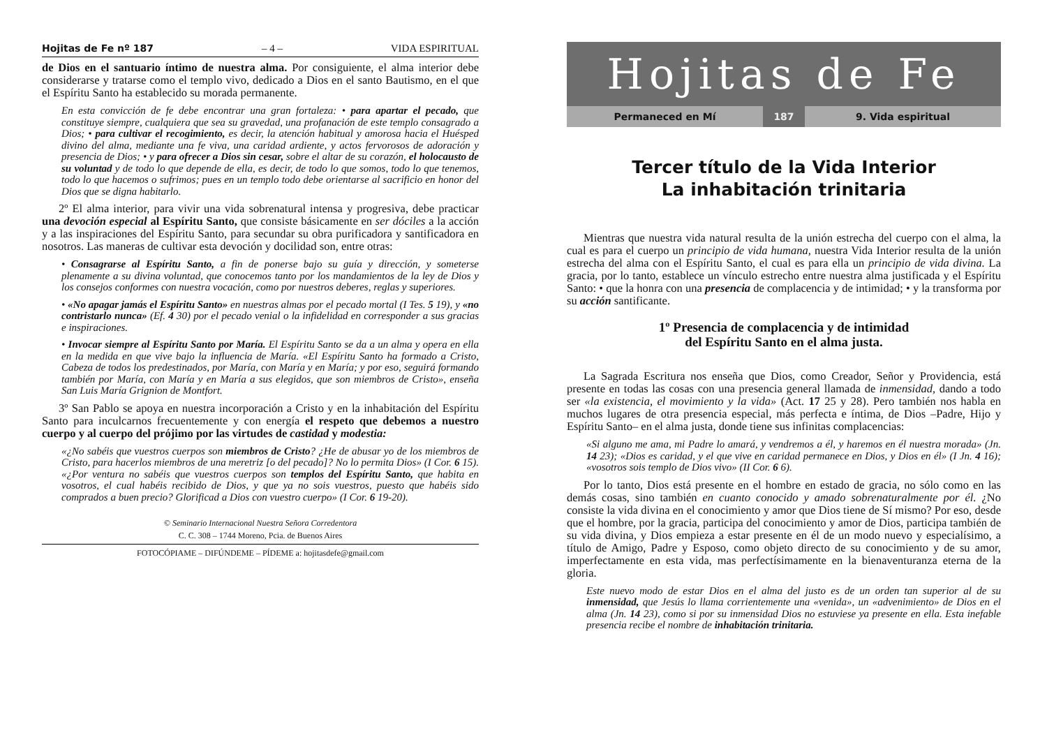Hojitas de Fe nº 187 – 4 – VIDA ESPIRITUAL
de Dios en el santuario íntimo de nuestra alma. Por consiguiente, el alma interior debe considerarse y tratarse como el templo vivo, dedicado a Dios en el santo Bautismo, en el que el Espíritu Santo ha establecido su morada permanente.
En esta convicción de fe debe encontrar una gran fortaleza: • para apartar el pecado, que constituye siempre, cualquiera que sea su gravedad, una profanación de este templo consagrado a Dios; • para cultivar el recogimiento, es decir, la atención habitual y amorosa hacia el Huésped divino del alma, mediante una fe viva, una caridad ardiente, y actos fervorosos de adoración y presencia de Dios; • y para ofrecer a Dios sin cesar, sobre el altar de su corazón, el holocausto de su voluntad y de todo lo que depende de ella, es decir, de todo lo que somos, todo lo que tenemos, todo lo que hacemos o sufrimos; pues en un templo todo debe orientarse al sacrificio en honor del Dios que se digna habitarlo.
2º El alma interior, para vivir una vida sobrenatural intensa y progresiva, debe practicar una devoción especial al Espíritu Santo, que consiste básicamente en ser dóciles a la acción y a las inspiraciones del Espíritu Santo, para secundar su obra purificadora y santificadora en nosotros. Las maneras de cultivar esta devoción y docilidad son, entre otras:
• Consagrarse al Espíritu Santo, a fin de ponerse bajo su guía y dirección, y someterse plenamente a su divina voluntad, que conocemos tanto por los mandamientos de la ley de Dios y los consejos conformes con nuestra vocación, como por nuestros deberes, reglas y superiores.
• «No apagar jamás el Espíritu Santo» en nuestras almas por el pecado mortal (I Tes. 5 19), y «no contristarlo nunca» (Ef. 4 30) por el pecado venial o la infidelidad en corresponder a sus gracias e inspiraciones.
• Invocar siempre al Espíritu Santo por María. El Espíritu Santo se da a un alma y opera en ella en la medida en que vive bajo la influencia de María. «El Espíritu Santo ha formado a Cristo, Cabeza de todos los predestinados, por María, con María y en María; y por eso, seguirá formando también por María, con María y en María a sus elegidos, que son miembros de Cristo», enseña San Luis María Grignion de Montfort.
3º San Pablo se apoya en nuestra incorporación a Cristo y en la inhabitación del Espíritu Santo para inculcarnos frecuentemente y con energía el respeto que debemos a nuestro cuerpo y al cuerpo del prójimo por las virtudes de castidad y modestia:
«¿No sabéis que vuestros cuerpos son miembros de Cristo? ¿He de abusar yo de los miembros de Cristo, para hacerlos miembros de una meretriz [o del pecado]? No lo permita Dios» (I Cor. 6 15). «¿Por ventura no sabéis que vuestros cuerpos son templos del Espíritu Santo, que habita en vosotros, el cual habéis recibido de Dios, y que ya no sois vuestros, puesto que habéis sido comprados a buen precio? Glorificad a Dios con vuestro cuerpo» (I Cor. 6 19-20).
© Seminario Internacional Nuestra Señora Corredentora
C. C. 308 – 1744 Moreno, Pcia. de Buenos Aires
FOTOCÓPIAME – DIFÚNDEME – PÍDEME a: hojitasdefe@gmail.com
Hojitas de Fe
Permaneced en Mí 187 9. Vida espiritual
Tercer título de la Vida Interior
La inhabitación trinitaria
Mientras que nuestra vida natural resulta de la unión estrecha del cuerpo con el alma, la cual es para el cuerpo un principio de vida humana, nuestra Vida Interior resulta de la unión estrecha del alma con el Espíritu Santo, el cual es para ella un principio de vida divina. La gracia, por lo tanto, establece un vínculo estrecho entre nuestra alma justificada y el Espíritu Santo: • que la honra con una presencia de complacencia y de intimidad; • y la transforma por su acción santificante.
1º Presencia de complacencia y de intimidad
del Espíritu Santo en el alma justa.
La Sagrada Escritura nos enseña que Dios, como Creador, Señor y Providencia, está presente en todas las cosas con una presencia general llamada de inmensidad, dando a todo ser «la existencia, el movimiento y la vida» (Act. 17 25 y 28). Pero también nos habla en muchos lugares de otra presencia especial, más perfecta e íntima, de Dios –Padre, Hijo y Espíritu Santo– en el alma justa, donde tiene sus infinitas complacencias:
«Si alguno me ama, mi Padre lo amará, y vendremos a él, y haremos en él nuestra morada» (Jn. 14 23); «Dios es caridad, y el que vive en caridad permanece en Dios, y Dios en él» (I Jn. 4 16); «vosotros sois templo de Dios vivo» (II Cor. 6 6).
Por lo tanto, Dios está presente en el hombre en estado de gracia, no sólo como en las demás cosas, sino también en cuanto conocido y amado sobrenaturalmente por él. ¿No consiste la vida divina en el conocimiento y amor que Dios tiene de Sí mismo? Por eso, desde que el hombre, por la gracia, participa del conocimiento y amor de Dios, participa también de su vida divina, y Dios empieza a estar presente en él de un modo nuevo y especialísimo, a título de Amigo, Padre y Esposo, como objeto directo de su conocimiento y de su amor, imperfectamente en esta vida, mas perfectísimamente en la bienaventuranza eterna de la gloria.
Este nuevo modo de estar Dios en el alma del justo es de un orden tan superior al de su inmensidad, que Jesús lo llama corrientemente una «venida», un «advenimiento» de Dios en el alma (Jn. 14 23), como si por su inmensidad Dios no estuviese ya presente en ella. Esta inefable presencia recibe el nombre de inhabitación trinitaria.